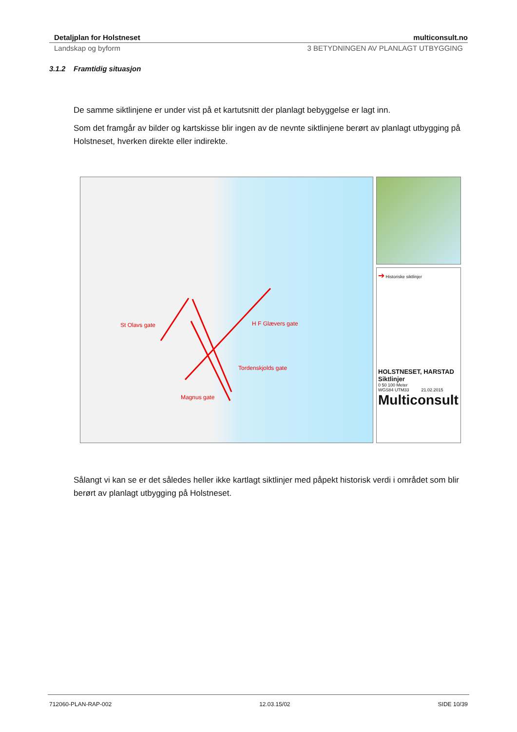Detaljplan for Holstneset multiconsult.no
Landskap og byform 3 BETYDNINGEN AV PLANLAGT UTBYGGING
3.1.2 Framtidig situasjon
De samme siktlinjene er under vist på et kartutsnitt der planlagt bebyggelse er lagt inn.
Som det framgår av bilder og kartskisse blir ingen av de nevnte siktlinjene berørt av planlagt utbygging på Holstneset, hverken direkte eller indirekte.
St Olavs gate H F Glævers gate
Tordenskjolds gate
Magnus gate
➔ Historiske siktlinjer
HOLSTNESET, HARSTAD
Siktlinjer
0 50 100 Meter
WGS84 UTM33 21.02.2015
Multiconsult
Sålangt vi kan se er det således heller ikke kartlagt siktlinjer med påpekt historisk verdi i området som blir berørt av planlagt utbygging på Holstneset.
712060-PLAN-RAP-002 12.03.15/02 SIDE 10/39